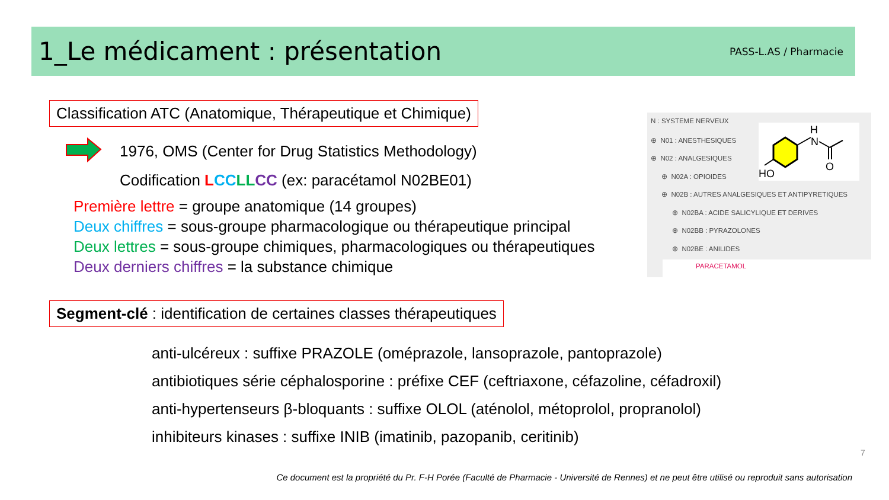1_Le médicament : présentation
PASS-L.AS / Pharmacie
Classification ATC (Anatomique, Thérapeutique et Chimique)
1976, OMS (Center for Drug Statistics Methodology)
Codification LCC LL CC (ex: paracétamol N02BE01)
Première lettre = groupe anatomique (14 groupes)
Deux chiffres = sous-groupe pharmacologique ou thérapeutique principal
Deux lettres = sous-groupe chimiques, pharmacologiques ou thérapeutiques
Deux derniers chiffres = la substance chimique
N : SYSTEME NERVEUX
⊕ N01 : ANESTHESIQUES
⊕ N02 : ANALGESIQUES
⊕ N02A : OPIOIDES
⊕ N02B : AUTRES ANALGESIQUES ET ANTIPYRETIQUES
⊕ N02BA : ACIDE SALICYLIQUE ET DERIVES
⊕ N02BB : PYRAZOLONES
⊕ N02BE : ANILIDES
PARACETAMOL
H
N
O
HO
Segment-clé : identification de certaines classes thérapeutiques
anti-ulcéreux : suffixe PRAZOLE (oméprazole, lansoprazole, pantoprazole)
antibiotiques série céphalosporine : préfixe CEF (ceftriaxone, céfazoline, céfadroxil)
anti-hypertenseurs β-bloquants : suffixe OLOL (aténolol, métoprolol, propranolol)
inhibiteurs kinases : suffixe INIB (imatinib, pazopanib, ceritinib)
7
Ce document est la propriété du Pr. F-H Porée (Faculté de Pharmacie - Université de Rennes) et ne peut être utilisé ou reproduit sans autorisation